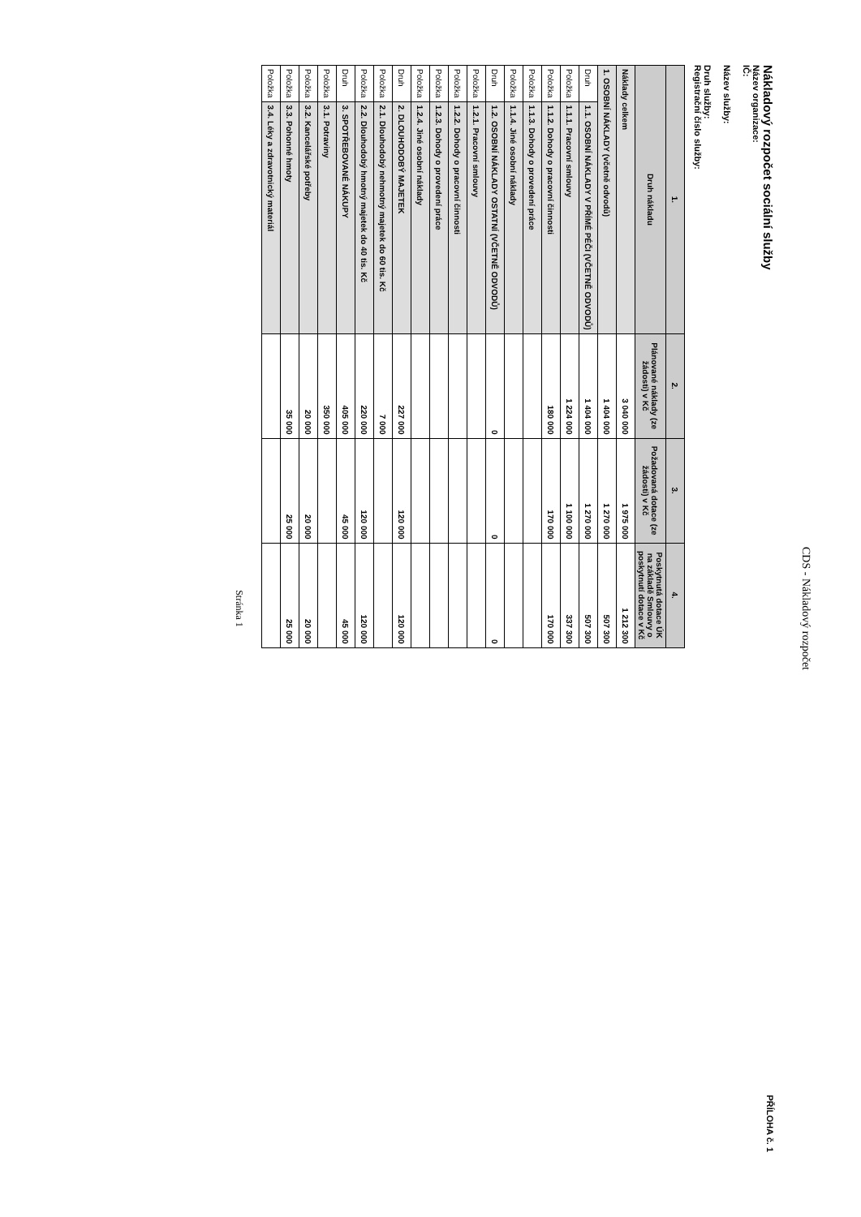CDS - Nákladový rozpočet
Nákladový rozpočet sociální služby
Název organizace:
IČ:
Název služby:
Druh služby:
Registrační číslo služby:
PŘÍLOHA č. 1
| 1. | | 2. | 3. | 4. |
| --- | --- | --- | --- | --- |
| Druh nákladu | | Plánované náklady (ze žádosti) v Kč | Požadovaná dotace (ze žádosti) v Kč | Poskytnutá dotace ÚK na základě Smlouvy o poskytnutí dotace v Kč |
| Náklady celkem | | 3 040 000 | 1 975 000 | 1 212 300 |
| 1. OSOBNÍ NÁKLADY (včetně odvodů) | | 1 404 000 | 1 270 000 | 507 300 |
| Druh | 1.1. OSOBNÍ NÁKLADY V PŘÍMÉ PÉČI (VČETNĚ ODVODŮ) | 1 404 000 | 1 270 000 | 507 300 |
| Položka | 1.1.1. Pracovní smlouvy | 1 224 000 | 1 100 000 | 337 300 |
| Položka | 1.1.2. Dohody o pracovní činnosti | 180 000 | 170 000 | 170 000 |
| Položka | 1.1.3. Dohody o provedení práce | | | |
| Položka | 1.1.4. Jiné osobní náklady | | | |
| Druh | 1.2. OSOBNÍ NÁKLADY OSTATNÍ (VČETNĚ ODVODŮ) | 0 | 0 | 0 |
| Položka | 1.2.1. Pracovní smlouvy | | | |
| Položka | 1.2.2. Dohody o pracovní činnosti | | | |
| Položka | 1.2.3. Dohody o provedení práce | | | |
| Položka | 1.2.4. Jiné osobní náklady | | | |
| Druh | 2. DLOUHODOBÝ MAJETEK | 227 000 | 120 000 | 120 000 |
| Položka | 2.1. Dlouhodobý nehmotný majetek do 60 tis. Kč | 7 000 | | |
| Položka | 2.2. Dlouhodobý hmotný majetek do 40 tis. Kč | 220 000 | 120 000 | 120 000 |
| Druh | 3. SPOTŘEBOVANÉ NÁKUPY | 405 000 | 45 000 | 45 000 |
| Položka | 3.1. Potraviny | 350 000 | | |
| Položka | 3.2. Kancelářské potřeby | 20 000 | 20 000 | 20 000 |
| Položka | 3.3. Pohonné hmoty | 35 000 | 25 000 | 25 000 |
| Položka | 3.4. Léky a zdravotnický materiál | | | |
Stránka 1